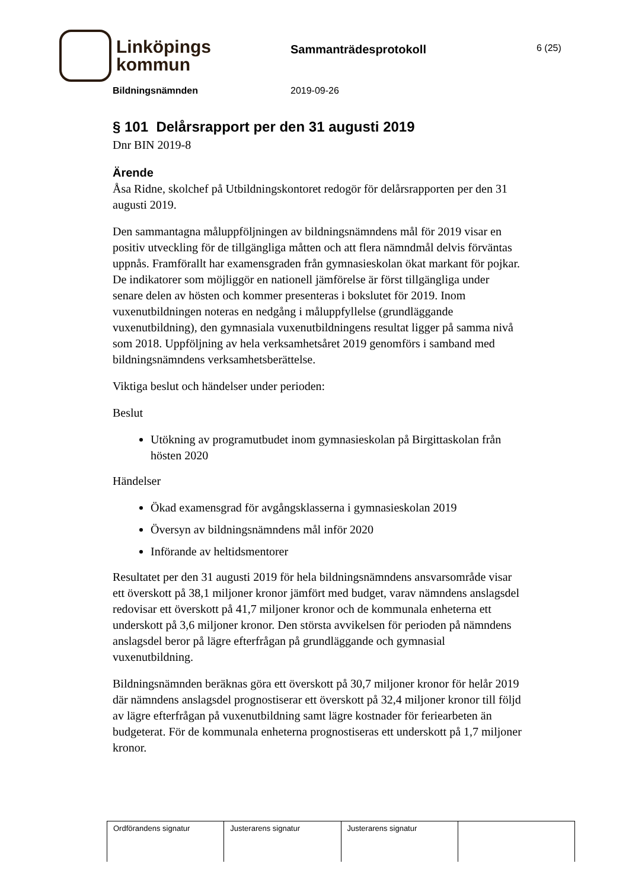Linköpings
kommun
Sammanträdesprotokoll
6 (25)
Bildningsnämnden 2019-09-26
§ 101 Delårsrapport per den 31 augusti 2019
Dnr BIN 2019-8
Ärende
Åsa Ridne, skolchef på Utbildningskontoret redogör för delårsrapporten per den 31 augusti 2019.
Den sammantagna måluppföljningen av bildningsnämndens mål för 2019 visar en positiv utveckling för de tillgängliga måtten och att flera nämndmål delvis förväntas uppnås. Framförallt har examensgraden från gymnasieskolan ökat markant för pojkar. De indikatorer som möjliggör en nationell jämförelse är först tillgängliga under senare delen av hösten och kommer presenteras i bokslutet för 2019. Inom vuxenutbildningen noteras en nedgång i måluppfyllelse (grundläggande vuxenutbildning), den gymnasiala vuxenutbildningens resultat ligger på samma nivå som 2018. Uppföljning av hela verksamhetsåret 2019 genomförs i samband med bildningsnämndens verksamhetsberättelse.
Viktiga beslut och händelser under perioden:
Beslut
Utökning av programutbudet inom gymnasieskolan på Birgittaskolan från hösten 2020
Händelser
Ökad examensgrad för avgångsklasserna i gymnasieskolan 2019
Översyn av bildningsnämndens mål inför 2020
Införande av heltidsmentorer
Resultatet per den 31 augusti 2019 för hela bildningsnämndens ansvarsområde visar ett överskott på 38,1 miljoner kronor jämfört med budget, varav nämndens anslagsdel redovisar ett överskott på 41,7 miljoner kronor och de kommunala enheterna ett underskott på 3,6 miljoner kronor. Den största avvikelsen för perioden på nämndens anslagsdel beror på lägre efterfrågan på grundläggande och gymnasial vuxenutbildning.
Bildningsnämnden beräknas göra ett överskott på 30,7 miljoner kronor för helår 2019 där nämndens anslagsdel prognostiserar ett överskott på 32,4 miljoner kronor till följd av lägre efterfrågan på vuxenutbildning samt lägre kostnader för feriearbeten än budgeterat. För de kommunala enheterna prognostiseras ett underskott på 1,7 miljoner kronor.
| Ordförandens signatur | Justerarens signatur | Justerarens signatur | |